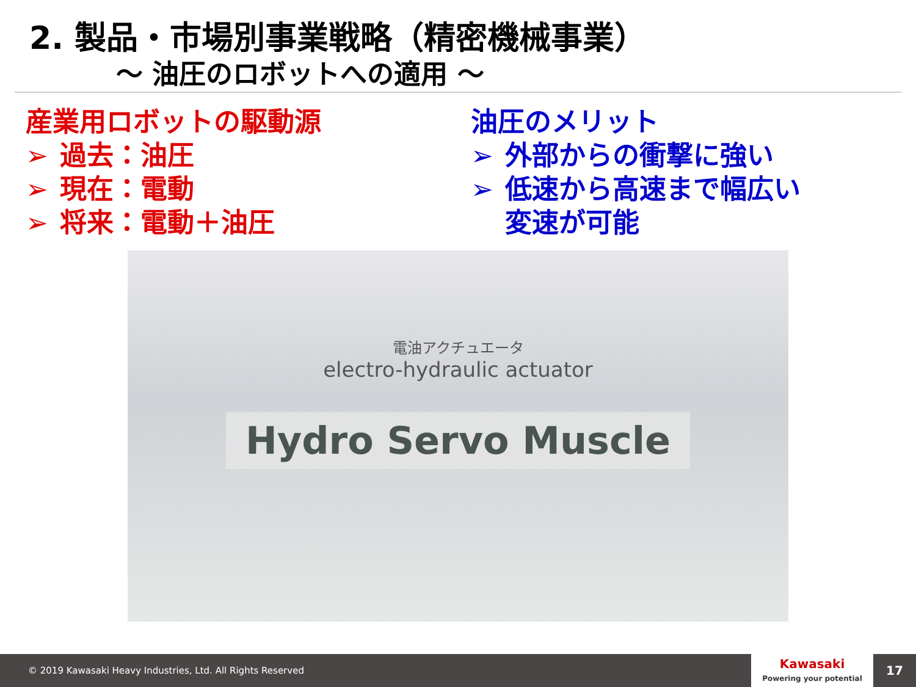2. 製品・市場別事業戦略（精密機械事業）
～ 油圧のロボットへの適用 ～
産業用ロボットの駆動源
➢ 過去：油圧
➢ 現在：電動
➢ 将来：電動＋油圧
油圧のメリット
➢ 外部からの衝撃に強い
➢ 低速から高速まで幅広い
変速が可能
電油アクチュエータ
electro-hydraulic actuator
Hydro Servo Muscle
© 2019 Kawasaki Heavy Industries, Ltd. All Rights Reserved
Kawasaki
Powering your potential
17